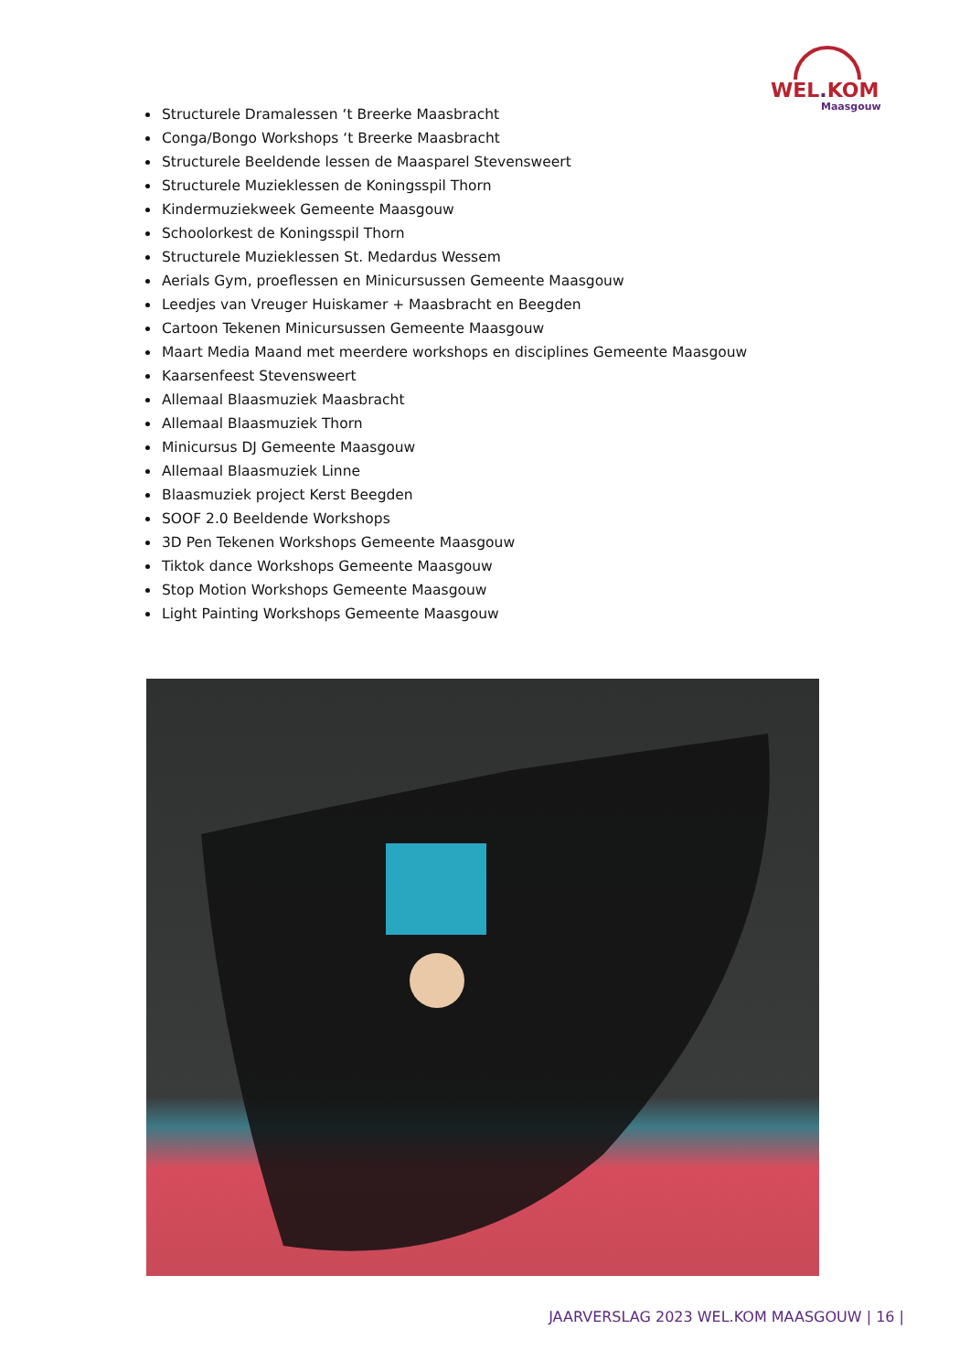WEL. KOM
Maasgouw
Structurele Dramalessen ‘t Breerke Maasbracht
Conga/Bongo Workshops ‘t Breerke Maasbracht
Structurele Beeldende lessen de Maasparel Stevensweert
Structurele Muzieklessen de Koningsspil Thorn
Kindermuziekweek Gemeente Maasgouw
Schoolorkest de Koningsspil Thorn
Structurele Muzieklessen St. Medardus Wessem
Aerials Gym, proeflessen en Minicursussen Gemeente Maasgouw
Leedjes van Vreuger Huiskamer + Maasbracht en Beegden
Cartoon Tekenen Minicursussen Gemeente Maasgouw
Maart Media Maand met meerdere workshops en disciplines Gemeente Maasgouw
Kaarsenfeest Stevensweert
Allemaal Blaasmuziek Maasbracht
Allemaal Blaasmuziek Thorn
Minicursus DJ Gemeente Maasgouw
Allemaal Blaasmuziek Linne
Blaasmuziek project Kerst Beegden
SOOF 2.0 Beeldende Workshops
3D Pen Tekenen Workshops Gemeente Maasgouw
Tiktok dance Workshops Gemeente Maasgouw
Stop Motion Workshops Gemeente Maasgouw
Light Painting Workshops Gemeente Maasgouw
JAARVERSLAG 2023 WEL.KOM MAASGOUW | 16 |